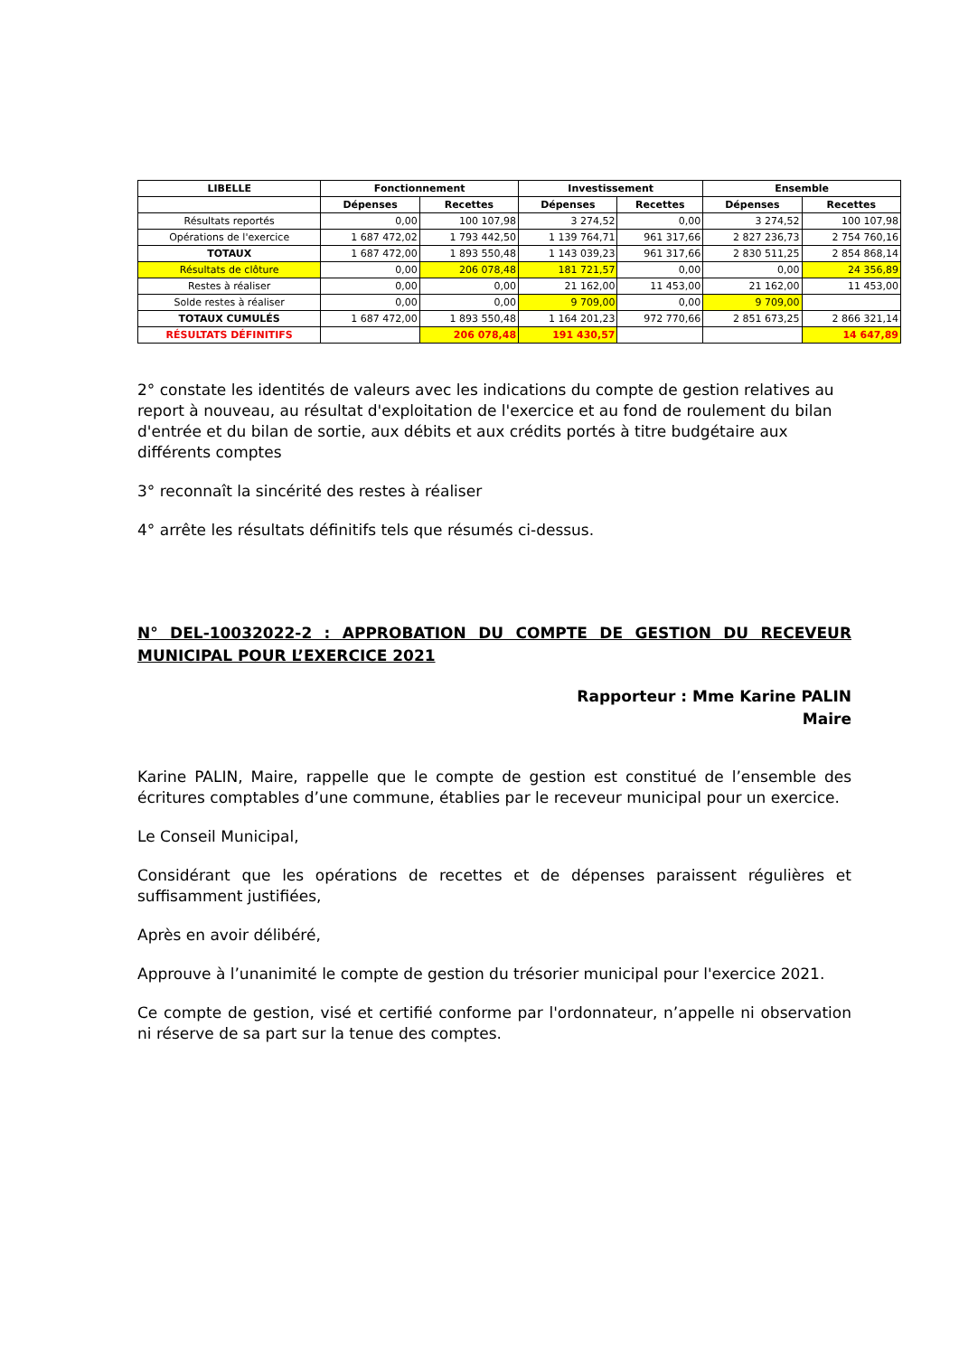| LIBELLE | Fonctionnement | | Investissement | | Ensemble | |
| --- | --- | --- | --- | --- | --- | --- |
| | Dépenses | Recettes | Dépenses | Recettes | Dépenses | Recettes |
| Résultats reportés | 0,00 | 100 107,98 | 3 274,52 | 0,00 | 3 274,52 | 100 107,98 |
| Opérations de l'exercice | 1 687 472,02 | 1 793 442,50 | 1 139 764,71 | 961 317,66 | 2 827 236,73 | 2 754 760,16 |
| TOTAUX | 1 687 472,00 | 1 893 550,48 | 1 143 039,23 | 961 317,66 | 2 830 511,25 | 2 854 868,14 |
| Résultats de clôture | 0,00 | 206 078,48 | 181 721,57 | 0,00 | 0,00 | 24 356,89 |
| Restes à réaliser | 0,00 | 0,00 | 21 162,00 | 11 453,00 | 21 162,00 | 11 453,00 |
| Solde restes à réaliser | 0,00 | 0,00 | 9 709,00 | 0,00 | 9 709,00 | |
| TOTAUX CUMULÉS | 1 687 472,00 | 1 893 550,48 | 1 164 201,23 | 972 770,66 | 2 851 673,25 | 2 866 321,14 |
| RÉSULTATS DÉFINITIFS | | 206 078,48 | 191 430,57 | | | 14 647,89 |
2° constate les identités de valeurs avec les indications du compte de gestion relatives au report à nouveau, au résultat d'exploitation de l'exercice et au fond de roulement du bilan d'entrée et du bilan de sortie, aux débits et aux crédits portés à titre budgétaire aux différents comptes
3° reconnaît la sincérité des restes à réaliser
4° arrête les résultats définitifs tels que résumés ci-dessus.
N° DEL-10032022-2 : APPROBATION DU COMPTE DE GESTION DU RECEVEUR MUNICIPAL POUR L’EXERCICE 2021
Rapporteur : Mme Karine PALIN
Maire
Karine PALIN, Maire, rappelle que le compte de gestion est constitué de l’ensemble des écritures comptables d’une commune, établies par le receveur municipal pour un exercice.
Le Conseil Municipal,
Considérant que les opérations de recettes et de dépenses paraissent régulières et suffisamment justifiées,
Après en avoir délibéré,
Approuve à l’unanimité le compte de gestion du trésorier municipal pour l'exercice 2021.
Ce compte de gestion, visé et certifié conforme par l'ordonnateur, n’appelle ni observation ni réserve de sa part sur la tenue des comptes.